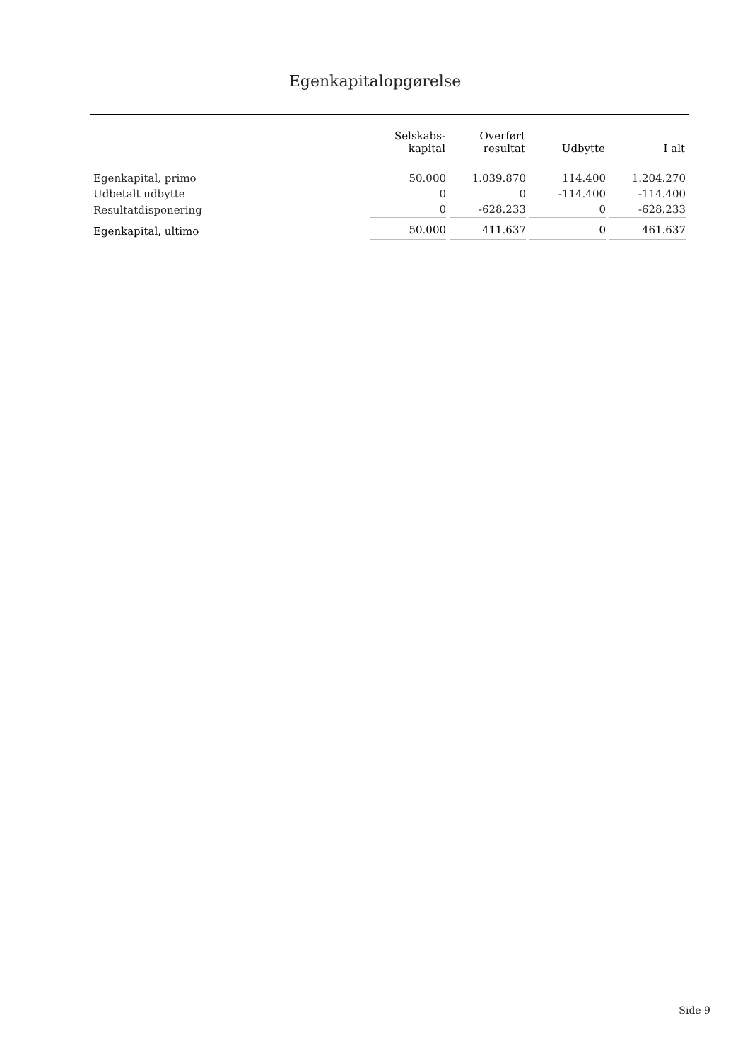Egenkapitalopgørelse
| | Selskabs- kapital | Overført resultat | Udbytte | I alt |
| --- | --- | --- | --- | --- |
| Egenkapital, primo | 50.000 | 1.039.870 | 114.400 | 1.204.270 |
| Udbetalt udbytte | 0 | 0 | -114.400 | -114.400 |
| Resultatdisponering | 0 | -628.233 | 0 | -628.233 |
| Egenkapital, ultimo | 50.000 | 411.637 | 0 | 461.637 |
Side 9